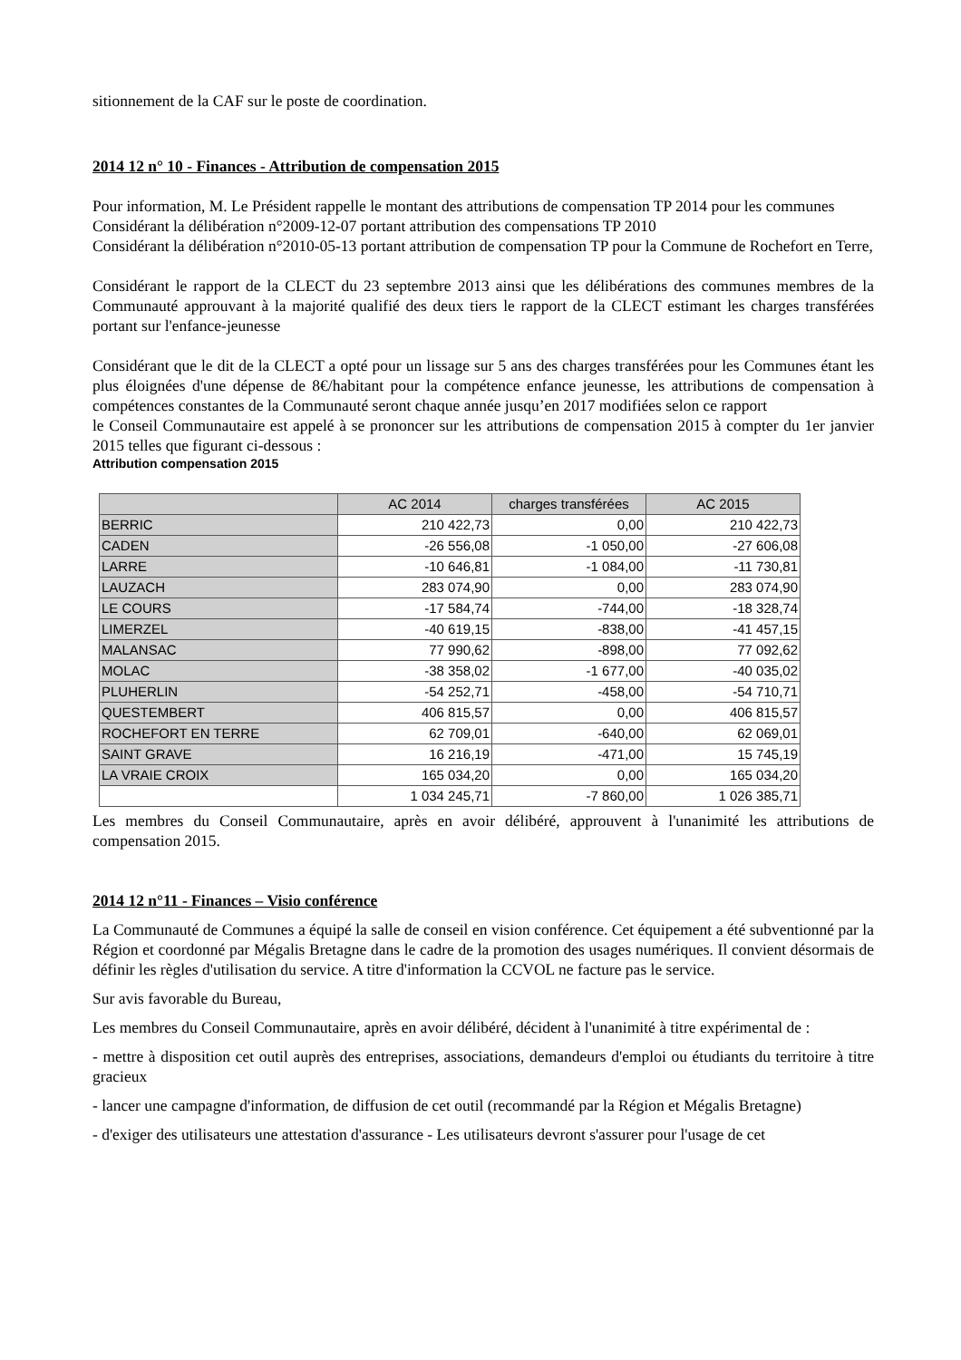sitionnement de la CAF sur le poste de coordination.
2014 12 n° 10 - Finances - Attribution de compensation 2015
Pour information, M. Le Président rappelle le montant des attributions de compensation TP 2014 pour les communes
Considérant la délibération n°2009-12-07 portant attribution des compensations TP 2010
Considérant la délibération n°2010-05-13 portant attribution de compensation TP pour la Commune de Rochefort en Terre,
Considérant le rapport de la CLECT du 23 septembre 2013 ainsi que les délibérations des communes membres de la Communauté approuvant à la majorité qualifié des deux tiers le rapport de la CLECT estimant les charges transférées portant sur l'enfance-jeunesse
Considérant que le dit de la CLECT a opté pour un lissage sur 5 ans des charges transférées pour les Communes étant les plus éloignées d'une dépense de 8€/habitant pour la compétence enfance jeunesse, les attributions de compensation à compétences constantes de la Communauté seront chaque année jusqu’en 2017 modifiées selon ce rapport
le Conseil Communautaire est appelé à se prononcer sur les attributions de compensation 2015 à compter du 1er janvier 2015 telles que figurant ci-dessous :
Attribution compensation 2015
| | AC 2014 | charges transférées | AC 2015 |
| --- | --- | --- | --- |
| BERRIC | 210 422,73 | 0,00 | 210 422,73 |
| CADEN | -26 556,08 | -1 050,00 | -27 606,08 |
| LARRE | -10 646,81 | -1 084,00 | -11 730,81 |
| LAUZACH | 283 074,90 | 0,00 | 283 074,90 |
| LE COURS | -17 584,74 | -744,00 | -18 328,74 |
| LIMERZEL | -40 619,15 | -838,00 | -41 457,15 |
| MALANSAC | 77 990,62 | -898,00 | 77 092,62 |
| MOLAC | -38 358,02 | -1 677,00 | -40 035,02 |
| PLUHERLIN | -54 252,71 | -458,00 | -54 710,71 |
| QUESTEMBERT | 406 815,57 | 0,00 | 406 815,57 |
| ROCHEFORT EN TERRE | 62 709,01 | -640,00 | 62 069,01 |
| SAINT GRAVE | 16 216,19 | -471,00 | 15 745,19 |
| LA VRAIE CROIX | 165 034,20 | 0,00 | 165 034,20 |
| | 1 034 245,71 | -7 860,00 | 1 026 385,71 |
Les membres du Conseil Communautaire, après en avoir délibéré, approuvent à l'unanimité les attributions de compensation 2015.
2014 12 n°11 - Finances – Visio conférence
La Communauté de Communes a équipé la salle de conseil en vision conférence. Cet équipement a été subventionné par la Région et coordonné par Mégalis Bretagne dans le cadre de la promotion des usages numériques. Il convient désormais de définir les règles d'utilisation du service. A titre d'information la CCVOL ne facture pas le service.
Sur avis favorable du Bureau,
Les membres du Conseil Communautaire, après en avoir délibéré, décident à l'unanimité à titre expérimental de :
- mettre à disposition cet outil auprès des entreprises, associations, demandeurs d'emploi ou étudiants du territoire à titre gracieux
- lancer une campagne d'information, de diffusion de cet outil (recommandé par la Région et Mégalis Bretagne)
- d'exiger des utilisateurs une attestation d'assurance - Les utilisateurs devront s'assurer pour l'usage de cet